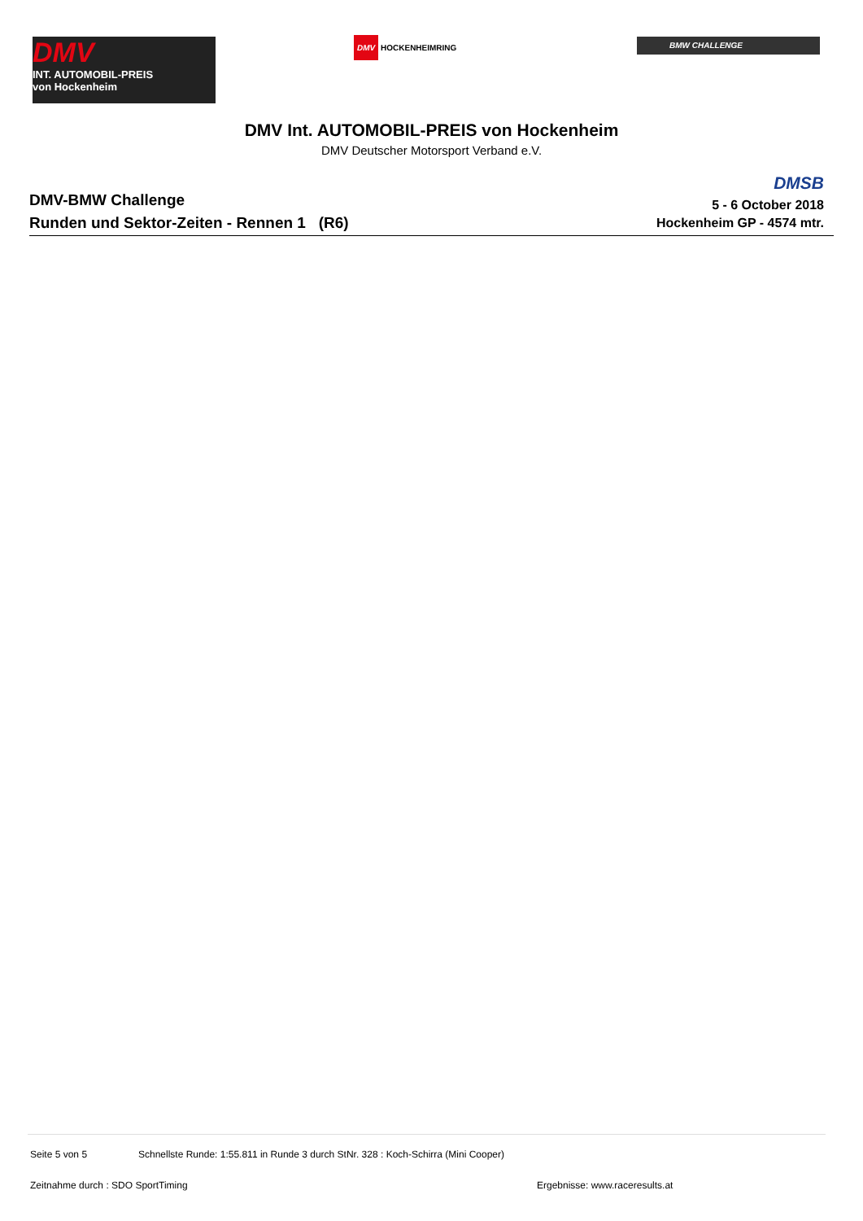DMV
INT. AUTOMOBIL-PREIS
von Hockenheim
DMV HOCKENHEIMRING BMW CHALLENGE
DMV Int. AUTOMOBIL-PREIS von Hockenheim
DMV Deutscher Motorsport Verband e.V.
DMV-BMW Challenge
Runden und Sektor-Zeiten - Rennen 1 (R6)
DMSB
5 - 6 October 2018
Hockenheim GP - 4574 mtr.
Seite 5 von 5 Schnellste Runde: 1:55.811 in Runde 3 durch StNr. 328 : Koch-Schirra (Mini Cooper)
Zeitnahme durch : SDO SportTiming Ergebnisse: www.raceresults.at